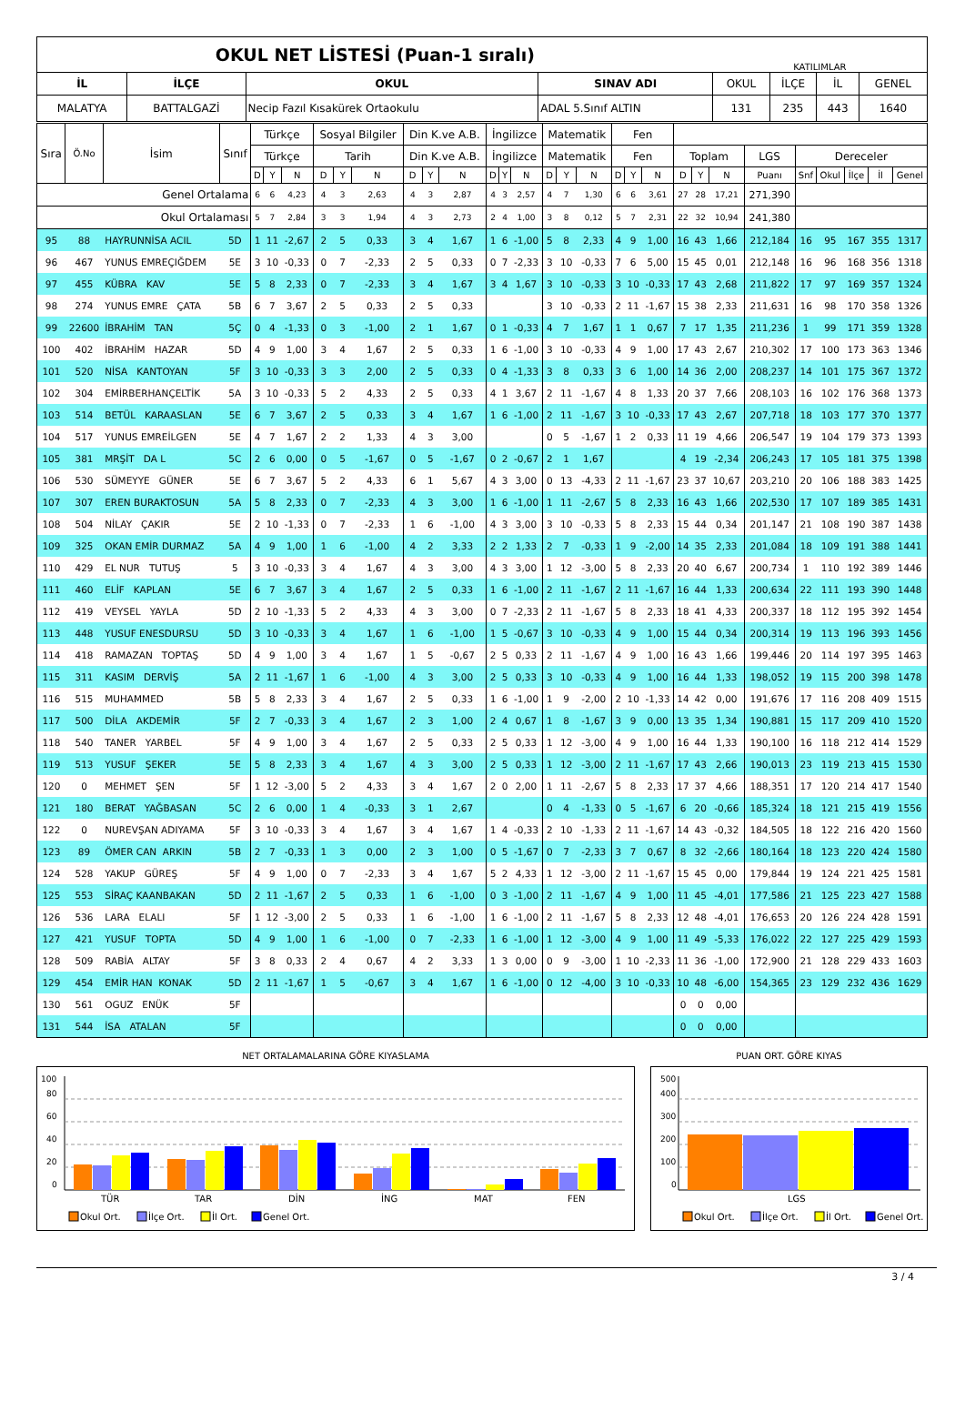| OKUL NET LİSTESİ (Puan-1 sıralı) | | | | KATILIMLAR | | | |
| İL | İLÇE | OKUL | SINAV ADI | OKUL | İLÇE | İL | GENEL |
| MALATYA | BATTALGAZİ | Necip Fazıl Kısakürek Ortaokulu | ADAL 5.Sınıf ALTIN | 131 | 235 | 443 | 1640 |
| Sıra | Ö.No | İsim | Sınıf | Türkçe | | | Sosyal Bilgiler | | | Din K.ve A.B. | | | İngilizce | | | Matematik | | | Fen | | | | | | | | | | | |
| --- | --- | --- | --- | --- | --- | --- | --- | --- | --- | --- | --- | --- | --- | --- | --- | --- | --- | --- | --- | --- | --- | --- | --- | --- | --- | --- | --- | --- | --- | --- |
| | | | | Türkçe | | | Tarih | | | Din K.ve A.B. | | | İngilizce | | | Matematik | | | Fen | | | Toplam | | | LGS | Dereceler | | | | |
| | | | | D | Y | N | D | Y | N | D | Y | N | D | Y | N | D | Y | N | D | Y | N | D | Y | N | Puanı | Snf | Okul | İlçe | İl | Genel |
| Genel Ortalama | | | | 6 | 6 | 4,23 | 4 | 3 | 2,63 | 4 | 3 | 2,87 | 4 | 3 | 2,57 | 4 | 7 | 1,30 | 6 | 6 | 3,61 | 27 | 28 | 17,21 | 271,390 | | | | | |
| Okul Ortalaması | | | | 5 | 7 | 2,84 | 3 | 3 | 1,94 | 4 | 3 | 2,73 | 2 | 4 | 1,00 | 3 | 8 | 0,12 | 5 | 7 | 2,31 | 22 | 32 | 10,94 | 241,380 | | | | | |
| 95 | 88 | HAYRUNNİSA ACIL | 5D | 1 | 11 | -2,67 | 2 | 5 | 0,33 | 3 | 4 | 1,67 | 1 | 6 | -1,00 | 5 | 8 | 2,33 | 4 | 9 | 1,00 | 16 | 43 | 1,66 | 212,184 | 16 | 95 | 167 | 355 | 1317 |
| 96 | 467 | YUNUS EMREÇIĞDEM | 5E | 3 | 10 | -0,33 | 0 | 7 | -2,33 | 2 | 5 | 0,33 | 0 | 7 | -2,33 | 3 | 10 | -0,33 | 7 | 6 | 5,00 | 15 | 45 | 0,01 | 212,148 | 16 | 96 | 168 | 356 | 1318 |
| 97 | 455 | KÜBRA KAV | 5E | 5 | 8 | 2,33 | 0 | 7 | -2,33 | 3 | 4 | 1,67 | 3 | 4 | 1,67 | 3 | 10 | -0,33 | 3 | 10 | -0,33 | 17 | 43 | 2,68 | 211,822 | 17 | 97 | 169 | 357 | 1324 |
| 98 | 274 | YUNUS EMRE ÇATA | 5B | 6 | 7 | 3,67 | 2 | 5 | 0,33 | 2 | 5 | 0,33 | | | | 3 | 10 | -0,33 | 2 | 11 | -1,67 | 15 | 38 | 2,33 | 211,631 | 16 | 98 | 170 | 358 | 1326 |
| 99 | 22600 | İBRAHİM TAN | 5Ç | 0 | 4 | -1,33 | 0 | 3 | -1,00 | 2 | 1 | 1,67 | 0 | 1 | -0,33 | 4 | 7 | 1,67 | 1 | 1 | 0,67 | 7 | 17 | 1,35 | 211,236 | 1 | 99 | 171 | 359 | 1328 |
| 100 | 402 | İBRAHİM HAZAR | 5D | 4 | 9 | 1,00 | 3 | 4 | 1,67 | 2 | 5 | 0,33 | 1 | 6 | -1,00 | 3 | 10 | -0,33 | 4 | 9 | 1,00 | 17 | 43 | 2,67 | 210,302 | 17 | 100 | 173 | 363 | 1346 |
| 101 | 520 | NİSA KANTOYAN | 5F | 3 | 10 | -0,33 | 3 | 3 | 2,00 | 2 | 5 | 0,33 | 0 | 4 | -1,33 | 3 | 8 | 0,33 | 3 | 6 | 1,00 | 14 | 36 | 2,00 | 208,237 | 14 | 101 | 175 | 367 | 1372 |
| 102 | 304 | EMİRBERHANÇELTİK | 5A | 3 | 10 | -0,33 | 5 | 2 | 4,33 | 2 | 5 | 0,33 | 4 | 1 | 3,67 | 2 | 11 | -1,67 | 4 | 8 | 1,33 | 20 | 37 | 7,66 | 208,103 | 16 | 102 | 176 | 368 | 1373 |
| 103 | 514 | BETÜL KARAASLAN | 5E | 6 | 7 | 3,67 | 2 | 5 | 0,33 | 3 | 4 | 1,67 | 1 | 6 | -1,00 | 2 | 11 | -1,67 | 3 | 10 | -0,33 | 17 | 43 | 2,67 | 207,718 | 18 | 103 | 177 | 370 | 1377 |
| 104 | 517 | YUNUS EMREİLGEN | 5E | 4 | 7 | 1,67 | 2 | 2 | 1,33 | 4 | 3 | 3,00 | | | | 0 | 5 | -1,67 | 1 | 2 | 0,33 | 11 | 19 | 4,66 | 206,547 | 19 | 104 | 179 | 373 | 1393 |
| 105 | 381 | MRŞİT DA L | 5C | 2 | 6 | 0,00 | 0 | 5 | -1,67 | 0 | 5 | -1,67 | 0 | 2 | -0,67 | 2 | 1 | 1,67 | | | | 4 | 19 | -2,34 | 206,243 | 17 | 105 | 181 | 375 | 1398 |
| 106 | 530 | SÜMEYYE GÜNER | 5E | 6 | 7 | 3,67 | 5 | 2 | 4,33 | 6 | 1 | 5,67 | 4 | 3 | 3,00 | 0 | 13 | -4,33 | 2 | 11 | -1,67 | 23 | 37 | 10,67 | 203,210 | 20 | 106 | 188 | 383 | 1425 |
| 107 | 307 | EREN BURAKTOSUN | 5A | 5 | 8 | 2,33 | 0 | 7 | -2,33 | 4 | 3 | 3,00 | 1 | 6 | -1,00 | 1 | 11 | -2,67 | 5 | 8 | 2,33 | 16 | 43 | 1,66 | 202,530 | 17 | 107 | 189 | 385 | 1431 |
| 108 | 504 | NİLAY ÇAKIR | 5E | 2 | 10 | -1,33 | 0 | 7 | -2,33 | 1 | 6 | -1,00 | 4 | 3 | 3,00 | 3 | 10 | -0,33 | 5 | 8 | 2,33 | 15 | 44 | 0,34 | 201,147 | 21 | 108 | 190 | 387 | 1438 |
| 109 | 325 | OKAN EMİR DURMAZ | 5A | 4 | 9 | 1,00 | 1 | 6 | -1,00 | 4 | 2 | 3,33 | 2 | 2 | 1,33 | 2 | 7 | -0,33 | 1 | 9 | -2,00 | 14 | 35 | 2,33 | 201,084 | 18 | 109 | 191 | 388 | 1441 |
| 110 | 429 | EL NUR TUTUŞ | 5 | 3 | 10 | -0,33 | 3 | 4 | 1,67 | 4 | 3 | 3,00 | 4 | 3 | 3,00 | 1 | 12 | -3,00 | 5 | 8 | 2,33 | 20 | 40 | 6,67 | 200,734 | 1 | 110 | 192 | 389 | 1446 |
| 111 | 460 | ELİF KAPLAN | 5E | 6 | 7 | 3,67 | 3 | 4 | 1,67 | 2 | 5 | 0,33 | 1 | 6 | -1,00 | 2 | 11 | -1,67 | 2 | 11 | -1,67 | 16 | 44 | 1,33 | 200,634 | 22 | 111 | 193 | 390 | 1448 |
| 112 | 419 | VEYSEL YAYLA | 5D | 2 | 10 | -1,33 | 5 | 2 | 4,33 | 4 | 3 | 3,00 | 0 | 7 | -2,33 | 2 | 11 | -1,67 | 5 | 8 | 2,33 | 18 | 41 | 4,33 | 200,337 | 18 | 112 | 195 | 392 | 1454 |
| 113 | 448 | YUSUF ENESDURSU | 5D | 3 | 10 | -0,33 | 3 | 4 | 1,67 | 1 | 6 | -1,00 | 1 | 5 | -0,67 | 3 | 10 | -0,33 | 4 | 9 | 1,00 | 15 | 44 | 0,34 | 200,314 | 19 | 113 | 196 | 393 | 1456 |
| 114 | 418 | RAMAZAN TOPTAŞ | 5D | 4 | 9 | 1,00 | 3 | 4 | 1,67 | 1 | 5 | -0,67 | 2 | 5 | 0,33 | 2 | 11 | -1,67 | 4 | 9 | 1,00 | 16 | 43 | 1,66 | 199,446 | 20 | 114 | 197 | 395 | 1463 |
| 115 | 311 | KASIM DERVİŞ | 5A | 2 | 11 | -1,67 | 1 | 6 | -1,00 | 4 | 3 | 3,00 | 2 | 5 | 0,33 | 3 | 10 | -0,33 | 4 | 9 | 1,00 | 16 | 44 | 1,33 | 198,052 | 19 | 115 | 200 | 398 | 1478 |
| 116 | 515 | MUHAMMED | 5B | 5 | 8 | 2,33 | 3 | 4 | 1,67 | 2 | 5 | 0,33 | 1 | 6 | -1,00 | 1 | 9 | -2,00 | 2 | 10 | -1,33 | 14 | 42 | 0,00 | 191,676 | 17 | 116 | 208 | 409 | 1515 |
| 117 | 500 | DİLA AKDEMİR | 5F | 2 | 7 | -0,33 | 3 | 4 | 1,67 | 2 | 3 | 1,00 | 2 | 4 | 0,67 | 1 | 8 | -1,67 | 3 | 9 | 0,00 | 13 | 35 | 1,34 | 190,881 | 15 | 117 | 209 | 410 | 1520 |
| 118 | 540 | TANER YARBEL | 5F | 4 | 9 | 1,00 | 3 | 4 | 1,67 | 2 | 5 | 0,33 | 2 | 5 | 0,33 | 1 | 12 | -3,00 | 4 | 9 | 1,00 | 16 | 44 | 1,33 | 190,100 | 16 | 118 | 212 | 414 | 1529 |
| 119 | 513 | YUSUF ŞEKER | 5E | 5 | 8 | 2,33 | 3 | 4 | 1,67 | 4 | 3 | 3,00 | 2 | 5 | 0,33 | 1 | 12 | -3,00 | 2 | 11 | -1,67 | 17 | 43 | 2,66 | 190,013 | 23 | 119 | 213 | 415 | 1530 |
| 120 | 0 | MEHMET ŞEN | 5F | 1 | 12 | -3,00 | 5 | 2 | 4,33 | 3 | 4 | 1,67 | 2 | 0 | 2,00 | 1 | 11 | -2,67 | 5 | 8 | 2,33 | 17 | 37 | 4,66 | 188,351 | 17 | 120 | 214 | 417 | 1540 |
| 121 | 180 | BERAT YAĞBASAN | 5C | 2 | 6 | 0,00 | 1 | 4 | -0,33 | 3 | 1 | 2,67 | | | | 0 | 4 | -1,33 | 0 | 5 | -1,67 | 6 | 20 | -0,66 | 185,324 | 18 | 121 | 215 | 419 | 1556 |
| 122 | 0 | NUREVŞAN ADIYAMA | 5F | 3 | 10 | -0,33 | 3 | 4 | 1,67 | 3 | 4 | 1,67 | 1 | 4 | -0,33 | 2 | 10 | -1,33 | 2 | 11 | -1,67 | 14 | 43 | -0,32 | 184,505 | 18 | 122 | 216 | 420 | 1560 |
| 123 | 89 | ÖMER CAN ARKIN | 5B | 2 | 7 | -0,33 | 1 | 3 | 0,00 | 2 | 3 | 1,00 | 0 | 5 | -1,67 | 0 | 7 | -2,33 | 3 | 7 | 0,67 | 8 | 32 | -2,66 | 180,164 | 18 | 123 | 220 | 424 | 1580 |
| 124 | 528 | YAKUP GÜREŞ | 5F | 4 | 9 | 1,00 | 0 | 7 | -2,33 | 3 | 4 | 1,67 | 5 | 2 | 4,33 | 1 | 12 | -3,00 | 2 | 11 | -1,67 | 15 | 45 | 0,00 | 179,844 | 19 | 124 | 221 | 425 | 1581 |
| 125 | 553 | SİRAÇ KAANBAKAN | 5D | 2 | 11 | -1,67 | 2 | 5 | 0,33 | 1 | 6 | -1,00 | 0 | 3 | -1,00 | 2 | 11 | -1,67 | 4 | 9 | 1,00 | 11 | 45 | -4,01 | 177,586 | 21 | 125 | 223 | 427 | 1588 |
| 126 | 536 | LARA ELALI | 5F | 1 | 12 | -3,00 | 2 | 5 | 0,33 | 1 | 6 | -1,00 | 1 | 6 | -1,00 | 2 | 11 | -1,67 | 5 | 8 | 2,33 | 12 | 48 | -4,01 | 176,653 | 20 | 126 | 224 | 428 | 1591 |
| 127 | 421 | YUSUF TOPTA | 5D | 4 | 9 | 1,00 | 1 | 6 | -1,00 | 0 | 7 | -2,33 | 1 | 6 | -1,00 | 1 | 12 | -3,00 | 4 | 9 | 1,00 | 11 | 49 | -5,33 | 176,022 | 22 | 127 | 225 | 429 | 1593 |
| 128 | 509 | RABİA ALTAY | 5F | 3 | 8 | 0,33 | 2 | 4 | 0,67 | 4 | 2 | 3,33 | 1 | 3 | 0,00 | 0 | 9 | -3,00 | 1 | 10 | -2,33 | 11 | 36 | -1,00 | 172,900 | 21 | 128 | 229 | 433 | 1603 |
| 129 | 454 | EMİR HAN KONAK | 5D | 2 | 11 | -1,67 | 1 | 5 | -0,67 | 3 | 4 | 1,67 | 1 | 6 | -1,00 | 0 | 12 | -4,00 | 3 | 10 | -0,33 | 10 | 48 | -6,00 | 154,365 | 23 | 129 | 232 | 436 | 1629 |
| 130 | 561 | OGUZ ENÜK | 5F | | | | | | | | | | | | | | | | | | | 0 | 0 | 0,00 | | | | | | |
| 131 | 544 | İSA ATALAN | 5F | | | | | | | | | | | | | | | | | | | 0 | 0 | 0,00 | | | | | | |
NET ORTALAMALARINA GÖRE KIYASLAMA
100
80
60
40
20
0
TÜR
TAR
DİN
İNG
MAT
FEN
Okul Ort.
İlçe Ort.
İl Ort.
Genel Ort.
PUAN ORT. GÖRE KIYAS
500
400
300
200
100
0
LGS
Okul Ort.
İlçe Ort.
İl Ort.
Genel Ort.
3 / 4